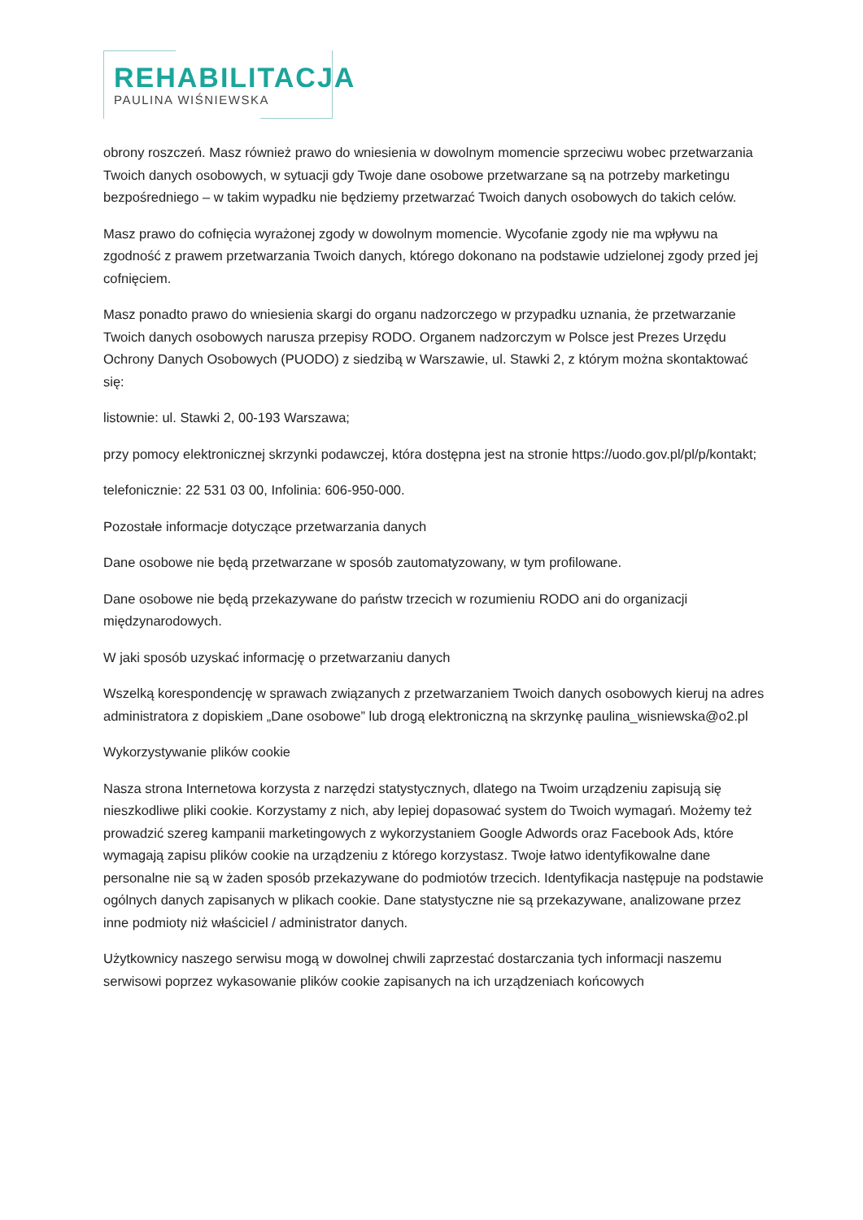REHABILITACJA
PAULINA WIŚNIEWSKA
obrony roszczeń. Masz również prawo do wniesienia w dowolnym momencie sprzeciwu wobec przetwarzania Twoich danych osobowych, w sytuacji gdy Twoje dane osobowe przetwarzane są na potrzeby marketingu bezpośredniego – w takim wypadku nie będziemy przetwarzać Twoich danych osobowych do takich celów.
Masz prawo do cofnięcia wyrażonej zgody w dowolnym momencie. Wycofanie zgody nie ma wpływu na zgodność z prawem przetwarzania Twoich danych, którego dokonano na podstawie udzielonej zgody przed jej cofnięciem.
Masz ponadto prawo do wniesienia skargi do organu nadzorczego w przypadku uznania, że przetwarzanie Twoich danych osobowych narusza przepisy RODO. Organem nadzorczym w Polsce jest Prezes Urzędu Ochrony Danych Osobowych (PUODO) z siedzibą w Warszawie, ul. Stawki 2, z którym można skontaktować się:
listownie: ul. Stawki 2, 00-193 Warszawa;
przy pomocy elektronicznej skrzynki podawczej, która dostępna jest na stronie https://uodo.gov.pl/pl/p/kontakt;
telefonicznie: 22 531 03 00, Infolinia: 606-950-000.
Pozostałe informacje dotyczące przetwarzania danych
Dane osobowe nie będą przetwarzane w sposób zautomatyzowany, w tym profilowane.
Dane osobowe nie będą przekazywane do państw trzecich w rozumieniu RODO ani do organizacji międzynarodowych.
W jaki sposób uzyskać informację o przetwarzaniu danych
Wszelką korespondencję w sprawach związanych z przetwarzaniem Twoich danych osobowych kieruj na adres administratora z dopiskiem „Dane osobowe” lub drogą elektroniczną na skrzynkę paulina_wisniewska@o2.pl
Wykorzystywanie plików cookie
Nasza strona Internetowa korzysta z narzędzi statystycznych, dlatego na Twoim urządzeniu zapisują się nieszkodliwe pliki cookie. Korzystamy z nich, aby lepiej dopasować system do Twoich wymagań. Możemy też prowadzić szereg kampanii marketingowych z wykorzystaniem Google Adwords oraz Facebook Ads, które wymagają zapisu plików cookie na urządzeniu z którego korzystasz. Twoje łatwo identyfikowalne dane personalne nie są w żaden sposób przekazywane do podmiotów trzecich. Identyfikacja następuje na podstawie ogólnych danych zapisanych w plikach cookie. Dane statystyczne nie są przekazywane, analizowane przez inne podmioty niż właściciel / administrator danych.
Użytkownicy naszego serwisu mogą w dowolnej chwili zaprzestać dostarczania tych informacji naszemu serwisowi poprzez wykasowanie plików cookie zapisanych na ich urządzeniach końcowych